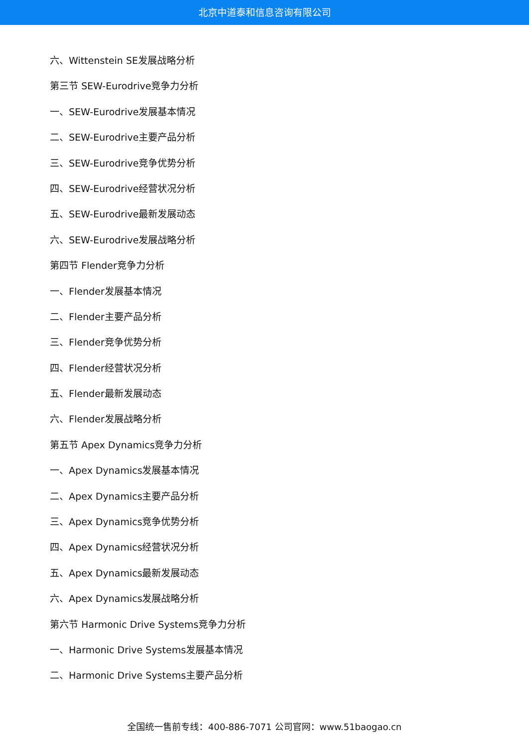北京中道泰和信息咨询有限公司
六、Wittenstein SE发展战略分析
第三节 SEW-Eurodrive竞争力分析
一、SEW-Eurodrive发展基本情况
二、SEW-Eurodrive主要产品分析
三、SEW-Eurodrive竞争优势分析
四、SEW-Eurodrive经营状况分析
五、SEW-Eurodrive最新发展动态
六、SEW-Eurodrive发展战略分析
第四节 Flender竞争力分析
一、Flender发展基本情况
二、Flender主要产品分析
三、Flender竞争优势分析
四、Flender经营状况分析
五、Flender最新发展动态
六、Flender发展战略分析
第五节 Apex Dynamics竞争力分析
一、Apex Dynamics发展基本情况
二、Apex Dynamics主要产品分析
三、Apex Dynamics竞争优势分析
四、Apex Dynamics经营状况分析
五、Apex Dynamics最新发展动态
六、Apex Dynamics发展战略分析
第六节 Harmonic Drive Systems竞争力分析
一、Harmonic Drive Systems发展基本情况
二、Harmonic Drive Systems主要产品分析
全国统一售前专线：400-886-7071 公司官网：www.51baogao.cn